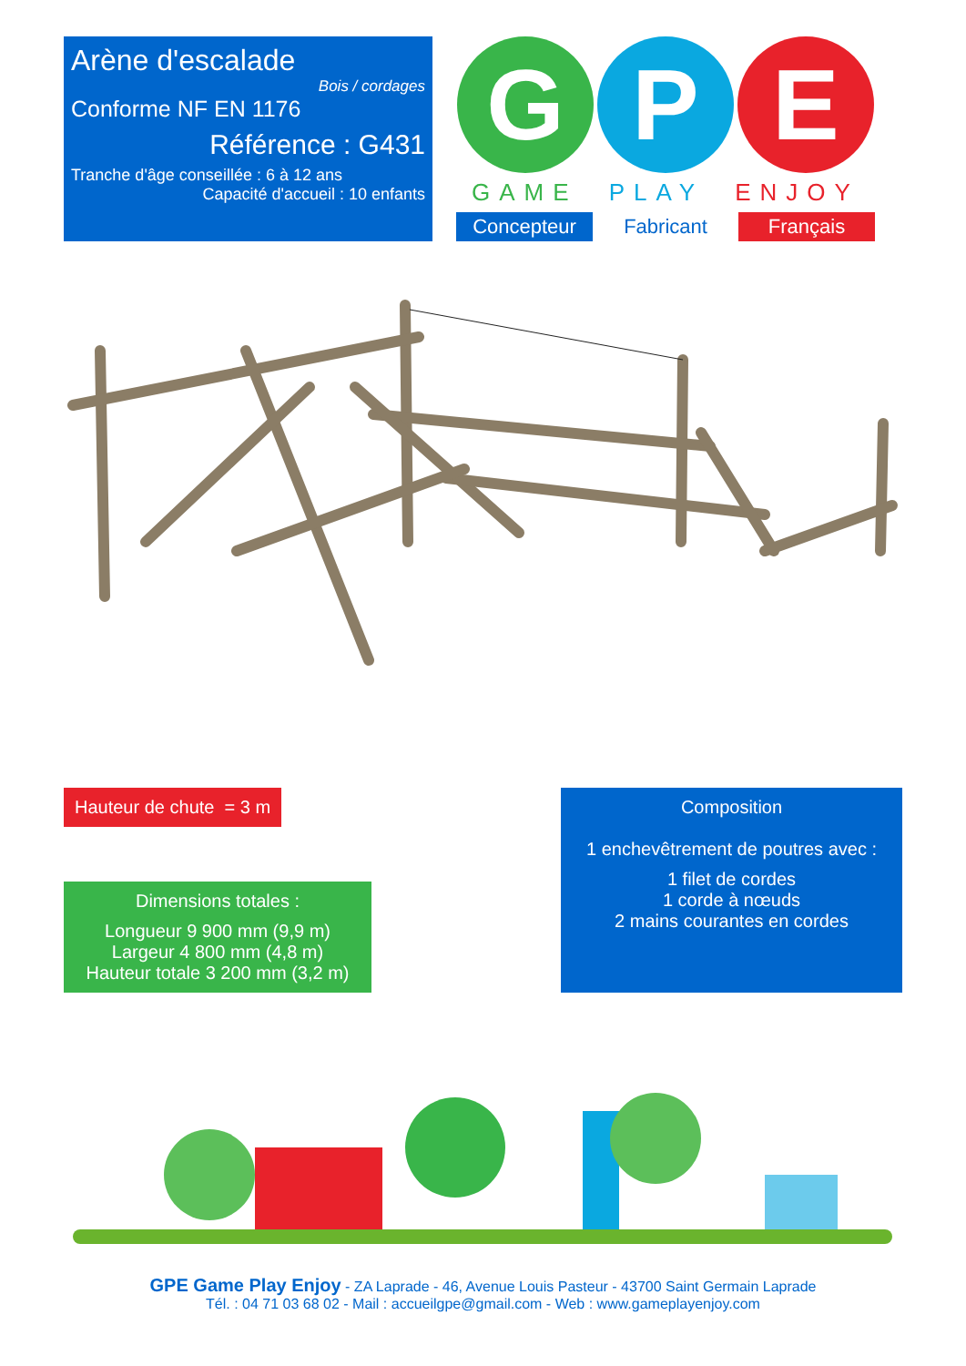Arène d'escalade
Bois / cordages
Conforme NF EN 1176
Référence : G431
Tranche d'âge conseillée : 6 à 12 ans
Capacité d'accueil : 10 enfants
G P E
GAME PLAY ENJOY
Concepteur Fabricant Français
Hauteur de chute = 3 m
Dimensions totales :
Longueur 9 900 mm (9,9 m)
Largeur 4 800 mm (4,8 m)
Hauteur totale 3 200 mm (3,2 m)
Composition
1 enchevêtrement de poutres avec :
1 filet de cordes
1 corde à nœuds
2 mains courantes en cordes
GPE Game Play Enjoy - ZA Laprade - 46, Avenue Louis Pasteur - 43700 Saint Germain Laprade
Tél. : 04 71 03 68 02 - Mail : accueilgpe@gmail.com - Web : www.gameplayenjoy.com